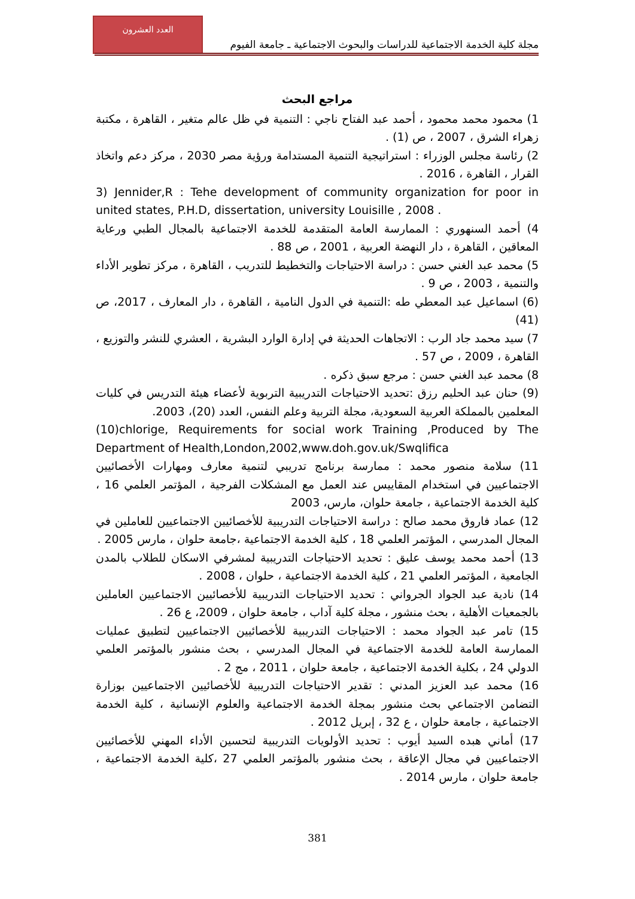العدد العشرون
مجلة كلية الخدمة الاجتماعية للدراسات والبحوث الاجتماعية ـ جامعة الفيوم
مراجع البحث
1) محمود محمد محمود ، أحمد عبد الفتاح ناجي : التنمية في ظل عالم متغير ، القاهرة ، مكتبة زهراء الشرق ، 2007 ، ص (1) .
2) رئاسة مجلس الوزراء : استراتيجية التنمية المستدامة ورؤية مصر 2030 ، مركز دعم واتخاذ القرار ، القاهرة ، 2016 .
3) Jennider,R : Tehe development of community organization for poor in united states, P.H.D, dissertation, university Louisille , 2008 .
4) أحمد السنهوري : الممارسة العامة المتقدمة للخدمة الاجتماعية بالمجال الطبي ورعاية المعاقين ، القاهرة ، دار النهضة العربية ، 2001 ، ص 88 .
5) محمد عبد الغني حسن : دراسة الاحتياجات والتخطيط للتدريب ، القاهرة ، مركز تطوير الأداء والتنمية ، 2003 ، ص 9 .
(6) اسماعيل عبد المعطي طه :التنمية في الدول النامية ، القاهرة ، دار المعارف ، 2017، ص (41)
7) سيد محمد جاد الرب : الاتجاهات الحديثة في إدارة الوارد البشرية ، العشري للنشر والتوزيع ، القاهرة ، 2009 ، ص 57 .
8) محمد عبد الغني حسن : مرجع سبق ذكره .
(9) حنان عبد الحليم رزق :تحديد الاحتياجات التدريبية التربوية لأعضاء هيئة التدريس في كليات المعلمين بالمملكة العربية السعودية، مجلة التربية وعلم النفس، العدد (20)، 2003.
(10)chlorige, Requirements for social work Training ,Produced by The Department of Health,London,2002,www.doh.gov.uk/Swqlifica
11) سلامة منصور محمد : ممارسة برنامج تدريبي لتنمية معارف ومهارات الأخصائيين الاجتماعيين في استخدام المقاييس عند العمل مع المشكلات الفرجية ، المؤتمر العلمي 16 ، كلية الخدمة الاجتماعية ، جامعة حلوان، مارس، 2003
12) عماد فاروق محمد صالح : دراسة الاحتياجات التدريبية للأخصائيين الاجتماعيين للعاملين في المجال المدرسي ، المؤتمر العلمي 18 ، كلية الخدمة الاجتماعية ،جامعة حلوان ، مارس 2005 .
13) أحمد محمد يوسف عليق : تحديد الاحتياجات التدريبية لمشرفي الاسكان للطلاب بالمدن الجامعية ، المؤتمر العلمي 21 ، كلية الخدمة الاجتماعية ، حلوان ، 2008 .
14) نادية عبد الجواد الجرواني : تحديد الاحتياجات التدريبية للأخصائيين الاجتماعيين العاملين بالجمعيات الأهلية ، بحث منشور ، مجلة كلية آداب ، جامعة حلوان ، 2009، ع 26 .
15) تامر عبد الجواد محمد : الاحتياجات التدريبية للأخصائيين الاجتماعيين لتطبيق عمليات الممارسة العامة للخدمة الاجتماعية في المجال المدرسي ، بحث منشور بالمؤتمر العلمي الدولي 24 ، بكلية الخدمة الاجتماعية ، جامعة حلوان ، 2011 ، مج 2 .
16) محمد عبد العزيز المدني : تقدير الاحتياجات التدريبية للأخصائيين الاجتماعيين بوزارة التضامن الاجتماعي بحث منشور بمجلة الخدمة الاجتماعية والعلوم الإنسانية ، كلية الخدمة الاجتماعية ، جامعة حلوان ، ع 32 ، إبريل 2012 .
17) أماني هبده السيد أيوب : تحديد الأولويات التدريبية لتحسين الأداء المهني للأخصائيين الاجتماعيين في مجال الإعاقة ، بحث منشور بالمؤتمر العلمي 27 ،كلية الخدمة الاجتماعية ، جامعة حلوان ، مارس 2014 .
381